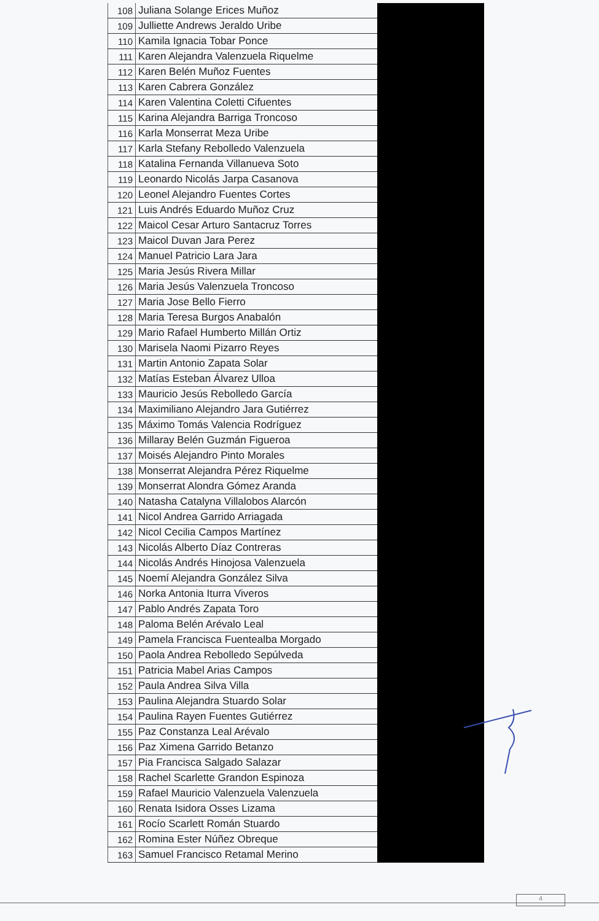| 108 | Juliana Solange Erices Muñoz | |
| 109 | Julliette Andrews Jeraldo Uribe | |
| 110 | Kamila Ignacia Tobar Ponce | |
| 111 | Karen Alejandra Valenzuela Riquelme | |
| 112 | Karen Belén Muñoz Fuentes | |
| 113 | Karen Cabrera González | |
| 114 | Karen Valentina Coletti Cifuentes | |
| 115 | Karina Alejandra Barriga Troncoso | |
| 116 | Karla Monserrat Meza Uribe | |
| 117 | Karla Stefany Rebolledo Valenzuela | |
| 118 | Katalina Fernanda Villanueva Soto | |
| 119 | Leonardo Nicolás Jarpa Casanova | |
| 120 | Leonel Alejandro Fuentes Cortes | |
| 121 | Luis Andrés Eduardo Muñoz Cruz | |
| 122 | Maicol Cesar Arturo Santacruz Torres | |
| 123 | Maicol Duvan Jara Perez | |
| 124 | Manuel Patricio Lara Jara | |
| 125 | Maria Jesús Rivera Millar | |
| 126 | Maria Jesús Valenzuela Troncoso | |
| 127 | Maria Jose Bello Fierro | |
| 128 | Maria Teresa Burgos Anabalón | |
| 129 | Mario Rafael Humberto Millán Ortiz | |
| 130 | Marisela Naomi Pizarro Reyes | |
| 131 | Martin Antonio Zapata Solar | |
| 132 | Matías Esteban Álvarez Ulloa | |
| 133 | Mauricio Jesús Rebolledo García | |
| 134 | Maximiliano Alejandro Jara Gutiérrez | |
| 135 | Máximo Tomás Valencia Rodríguez | |
| 136 | Millaray Belén Guzmán Figueroa | |
| 137 | Moisés Alejandro Pinto Morales | |
| 138 | Monserrat Alejandra Pérez Riquelme | |
| 139 | Monserrat Alondra Gómez Aranda | |
| 140 | Natasha Catalyna Villalobos Alarcón | |
| 141 | Nicol Andrea Garrido Arriagada | |
| 142 | Nicol Cecilia Campos Martínez | |
| 143 | Nicolás Alberto Díaz Contreras | |
| 144 | Nicolás Andrés Hinojosa Valenzuela | |
| 145 | Noemí Alejandra González Silva | |
| 146 | Norka Antonia Iturra Viveros | |
| 147 | Pablo Andrés Zapata Toro | |
| 148 | Paloma Belén Arévalo Leal | |
| 149 | Pamela Francisca Fuentealba Morgado | |
| 150 | Paola Andrea Rebolledo Sepúlveda | |
| 151 | Patricia Mabel Arias Campos | |
| 152 | Paula Andrea Silva Villa | |
| 153 | Paulina Alejandra Stuardo Solar | |
| 154 | Paulina Rayen Fuentes Gutiérrez | |
| 155 | Paz Constanza Leal Arévalo | |
| 156 | Paz Ximena Garrido Betanzo | |
| 157 | Pia Francisca Salgado Salazar | |
| 158 | Rachel Scarlette Grandon Espinoza | |
| 159 | Rafael Mauricio Valenzuela Valenzuela | |
| 160 | Renata Isidora Osses Lizama | |
| 161 | Rocío Scarlett Román Stuardo | |
| 162 | Romina Ester Núñez Obreque | |
| 163 | Samuel Francisco Retamal Merino | |
4